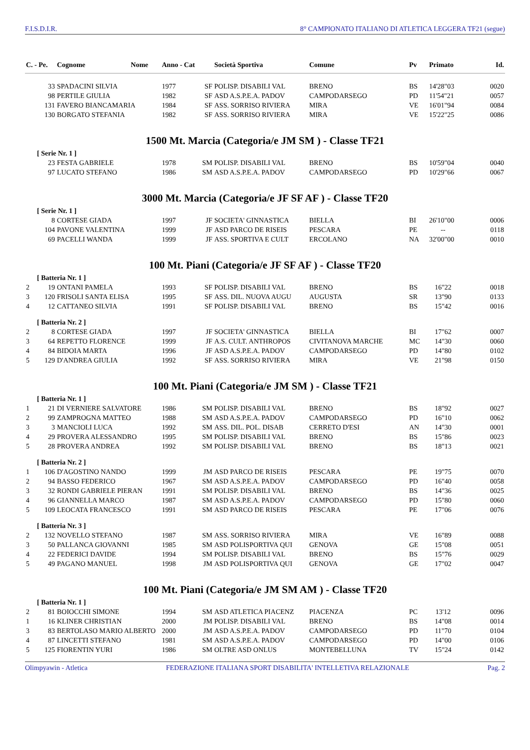F.I.S.D.I.R. 8° CAMPIONATO ITALIANO DI ATLETICA LEGGERA TF21 (segue)
| C. - Pe. | | Cognome Nome | Anno - Cat | | Società Sportiva | Comune | Pv | Primato | Id. |
| --- | --- | --- | --- | --- | --- | --- | --- | --- | --- |
| | 33 | SPADACINI SILVIA | 1977 | SF | POLISP. DISABILI VAL | BRENO | BS | 14'28"03 | 0020 |
| | 98 | PERTILE GIULIA | 1982 | SF | ASD A.S.P.E.A. PADOV | CAMPODARSEGO | PD | 11'54"21 | 0057 |
| | 131 | FAVERO BIANCAMARIA | 1984 | SF | ASS. SORRISO RIVIERA | MIRA | VE | 16'01"94 | 0084 |
| | 130 | BORGATO STEFANIA | 1982 | SF | ASS. SORRISO RIVIERA | MIRA | VE | 15'22"25 | 0086 |
1500 Mt. Marcia (Categoria/e JM SM ) - Classe TF21
| | [ Serie Nr. 1 ] | | | | | | | | |
| | 23 | FESTA GABRIELE | 1978 | SM | POLISP. DISABILI VAL | BRENO | BS | 10'59"04 | 0040 |
| | 97 | LUCATO STEFANO | 1986 | SM | ASD A.S.P.E.A. PADOV | CAMPODARSEGO | PD | 10'29"66 | 0067 |
3000 Mt. Marcia (Categoria/e JF SF AF ) - Classe TF20
| | [ Serie Nr. 1 ] | | | | | | | | |
| | 8 | CORTESE GIADA | 1997 | JF | SOCIETA' GINNASTICA | BIELLA | BI | 26'10"00 | 0006 |
| | 104 | PAVONE VALENTINA | 1999 | JF | ASD PARCO DE RISEIS | PESCARA | PE | -- | 0118 |
| | 69 | PACELLI WANDA | 1999 | JF | ASS. SPORTIVA E CULT | ERCOLANO | NA | 32'00"00 | 0010 |
100 Mt. Piani (Categoria/e JF SF AF ) - Classe TF20
| | [ Batteria Nr. 1 ] | | | | | | | | |
| 2 | 19 | ONTANI PAMELA | 1993 | SF | POLISP. DISABILI VAL | BRENO | BS | 16"22 | 0018 |
| 3 | 120 | FRISOLI SANTA ELISA | 1995 | SF | ASS. DIL. NUOVA AUGU | AUGUSTA | SR | 13"90 | 0133 |
| 4 | 12 | CATTANEO SILVIA | 1991 | SF | POLISP. DISABILI VAL | BRENO | BS | 15"42 | 0016 |
| | [ Batteria Nr. 2 ] | | | | | | | | |
| 2 | 8 | CORTESE GIADA | 1997 | JF | SOCIETA' GINNASTICA | BIELLA | BI | 17"62 | 0007 |
| 3 | 64 | REPETTO FLORENCE | 1999 | JF | A.S. CULT. ANTHROPOS | CIVITANOVA MARCHE | MC | 14"30 | 0060 |
| 4 | 84 | BIDOIA MARTA | 1996 | JF | ASD A.S.P.E.A. PADOV | CAMPODARSEGO | PD | 14"80 | 0102 |
| 5 | 129 | D'ANDREA GIULIA | 1992 | SF | ASS. SORRISO RIVIERA | MIRA | VE | 21"98 | 0150 |
100 Mt. Piani (Categoria/e JM SM ) - Classe TF21
| | [ Batteria Nr. 1 ] | | | | | | | | |
| 1 | 21 | DI VERNIERE SALVATORE | 1986 | SM | POLISP. DISABILI VAL | BRENO | BS | 18"92 | 0027 |
| 2 | 99 | ZAMPROGNA MATTEO | 1988 | SM | ASD A.S.P.E.A. PADOV | CAMPODARSEGO | PD | 16"10 | 0062 |
| 3 | 3 | MANCIOLI LUCA | 1992 | SM | ASS. DIL. POL. DISAB | CERRETO D'ESI | AN | 14"30 | 0001 |
| 4 | 29 | PROVERA ALESSANDRO | 1995 | SM | POLISP. DISABILI VAL | BRENO | BS | 15"86 | 0023 |
| 5 | 28 | PROVERA ANDREA | 1992 | SM | POLISP. DISABILI VAL | BRENO | BS | 18"13 | 0021 |
| | [ Batteria Nr. 2 ] | | | | | | | | |
| 1 | 106 | D'AGOSTINO NANDO | 1999 | JM | ASD PARCO DE RISEIS | PESCARA | PE | 19"75 | 0070 |
| 2 | 94 | BASSO FEDERICO | 1967 | SM | ASD A.S.P.E.A. PADOV | CAMPODARSEGO | PD | 16"40 | 0058 |
| 3 | 32 | RONDI GABRIELE PIERAN | 1991 | SM | POLISP. DISABILI VAL | BRENO | BS | 14"36 | 0025 |
| 4 | 96 | GIANNELLA MARCO | 1987 | SM | ASD A.S.P.E.A. PADOV | CAMPODARSEGO | PD | 15"80 | 0060 |
| 5 | 109 | LEOCATA FRANCESCO | 1991 | SM | ASD PARCO DE RISEIS | PESCARA | PE | 17"06 | 0076 |
| | [ Batteria Nr. 3 ] | | | | | | | | |
| 2 | 132 | NOVELLO STEFANO | 1987 | SM | ASS. SORRISO RIVIERA | MIRA | VE | 16"89 | 0088 |
| 3 | 50 | PALLANCA GIOVANNI | 1985 | SM | ASD POLISPORTIVA QUI | GENOVA | GE | 15"08 | 0051 |
| 4 | 22 | FEDERICI DAVIDE | 1994 | SM | POLISP. DISABILI VAL | BRENO | BS | 15"76 | 0029 |
| 5 | 49 | PAGANO MANUEL | 1998 | JM | ASD POLISPORTIVA QUI | GENOVA | GE | 17"02 | 0047 |
100 Mt. Piani (Categoria/e JM SM AM ) - Classe TF20
| | [ Batteria Nr. 1 ] | | | | | | | | |
| 2 | 81 | BOIOCCHI SIMONE | 1994 | SM | ASD ATLETICA PIACENZ | PIACENZA | PC | 13'12 | 0096 |
| 1 | 16 | KLINER CHRISTIAN | 2000 | JM | POLISP. DISABILI VAL | BRENO | BS | 14"08 | 0014 |
| 3 | 83 | BERTOLASO MARIO ALBERTO | 2000 | JM | ASD A.S.P.E.A. PADOV | CAMPODARSEGO | PD | 11"70 | 0104 |
| 4 | 87 | LINCETTI STEFANO | 1981 | SM | ASD A.S.P.E.A. PADOV | CAMPODARSEGO | PD | 14"00 | 0106 |
| 5 | 125 | FIORENTIN YURI | 1986 | SM | OLTRE ASD ONLUS | MONTEBELLUNA | TV | 15"24 | 0142 |
Olimpyawin - Atletica FEDERAZIONE ITALIANA SPORT DISABILITA' INTELLETIVA RELAZIONALE Pag. 2